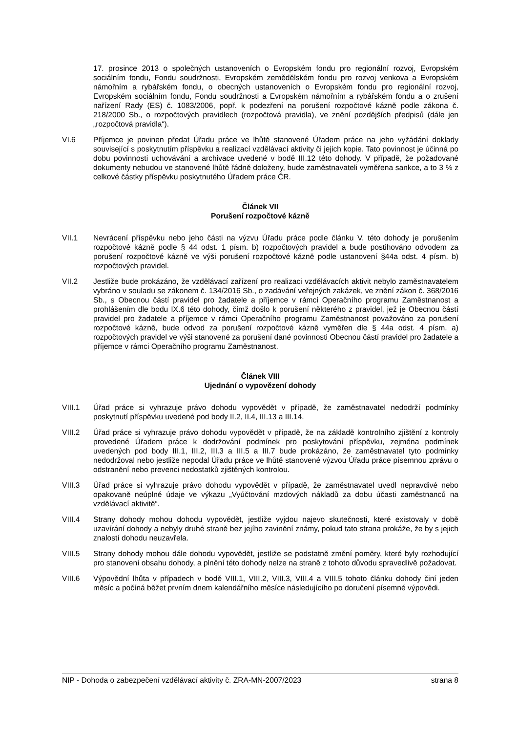17. prosince 2013 o společných ustanoveních o Evropském fondu pro regionální rozvoj, Evropském sociálním fondu, Fondu soudržnosti, Evropském zemědělském fondu pro rozvoj venkova a Evropském námořním a rybářském fondu, o obecných ustanoveních o Evropském fondu pro regionální rozvoj, Evropském sociálním fondu, Fondu soudržnosti a Evropském námořním a rybářském fondu a o zrušení nařízení Rady (ES) č. 1083/2006, popř. k podezření na porušení rozpočtové kázně podle zákona č. 218/2000 Sb., o rozpočtových pravidlech (rozpočtová pravidla), ve znění pozdějších předpisů (dále jen „rozpočtová pravidla“).
VI.6 Příjemce je povinen předat Úřadu práce ve lhůtě stanovené Úřadem práce na jeho vyžádání doklady související s poskytnutím příspěvku a realizací vzdělávací aktivity či jejich kopie. Tato povinnost je účinná po dobu povinnosti uchovávání a archivace uvedené v bodě III.12 této dohody. V případě, že požadované dokumenty nebudou ve stanovené lhůtě řádně doloženy, bude zaměstnavateli vyměřena sankce, a to 3 % z celkové částky příspěvku poskytnutého Úřadem práce ČR.
Článek VII
Porušení rozpočtové kázně
VII.1 Nevrácení příspěvku nebo jeho části na výzvu Úřadu práce podle článku V. této dohody je porušením rozpočtové kázně podle § 44 odst. 1 písm. b) rozpočtových pravidel a bude postihováno odvodem za porušení rozpočtové kázně ve výši porušení rozpočtové kázně podle ustanovení §44a odst. 4 písm. b) rozpočtových pravidel.
VII.2 Jestliže bude prokázáno, že vzdělávací zařízení pro realizaci vzdělávacích aktivit nebylo zaměstnavatelem vybráno v souladu se zákonem č. 134/2016 Sb., o zadávání veřejných zakázek, ve znění zákon č. 368/2016 Sb., s Obecnou částí pravidel pro žadatele a příjemce v rámci Operačního programu Zaměstnanost a prohlášením dle bodu IX.6 této dohody, čímž došlo k porušení některého z pravidel, jež je Obecnou částí pravidel pro žadatele a příjemce v rámci Operačního programu Zaměstnanost považováno za porušení rozpočtové kázně, bude odvod za porušení rozpočtové kázně vyměřen dle § 44a odst. 4 písm. a) rozpočtových pravidel ve výši stanovené za porušení dané povinnosti Obecnou částí pravidel pro žadatele a příjemce v rámci Operačního programu Zaměstnanost.
Článek VIII
Ujednání o vypovězení dohody
VIII.1 Úřad práce si vyhrazuje právo dohodu vypovědět v případě, že zaměstnavatel nedodrží podmínky poskytnutí příspěvku uvedené pod body II.2, II.4, III.13 a III.14.
VIII.2 Úřad práce si vyhrazuje právo dohodu vypovědět v případě, že na základě kontrolního zjištění z kontroly provedené Úřadem práce k dodržování podmínek pro poskytování příspěvku, zejména podmínek uvedených pod body III.1, III.2, III.3 a III.5 a III.7 bude prokázáno, že zaměstnavatel tyto podmínky nedodržoval nebo jestliže nepodal Úřadu práce ve lhůtě stanovené výzvou Úřadu práce písemnou zprávu o odstranění nebo prevenci nedostatků zjištěných kontrolou.
VIII.3 Úřad práce si vyhrazuje právo dohodu vypovědět v případě, že zaměstnavatel uvedl nepravdivé nebo opakovaně neúplné údaje ve výkazu „Vyúčtování mzdových nákladů za dobu účasti zaměstnanců na vzdělávací aktivitě“.
VIII.4 Strany dohody mohou dohodu vypovědět, jestliže vyjdou najevo skutečnosti, které existovaly v době uzavírání dohody a nebyly druhé straně bez jejího zavinění známy, pokud tato strana prokáže, že by s jejich znalostí dohodu neuzavřela.
VIII.5 Strany dohody mohou dále dohodu vypovědět, jestliže se podstatně změní poměry, které byly rozhodující pro stanovení obsahu dohody, a plnění této dohody nelze na straně z tohoto důvodu spravedlivě požadovat.
VIII.6 Výpovědní lhůta v případech v bodě VIII.1, VIII.2, VIII.3, VIII.4 a VIII.5 tohoto článku dohody činí jeden měsíc a počíná běžet prvním dnem kalendářního měsíce následujícího po doručení písemné výpovědi.
NIP - Dohoda o zabezpečení vzdělávací aktivity č. ZRA-MN-2007/2023 strana 8